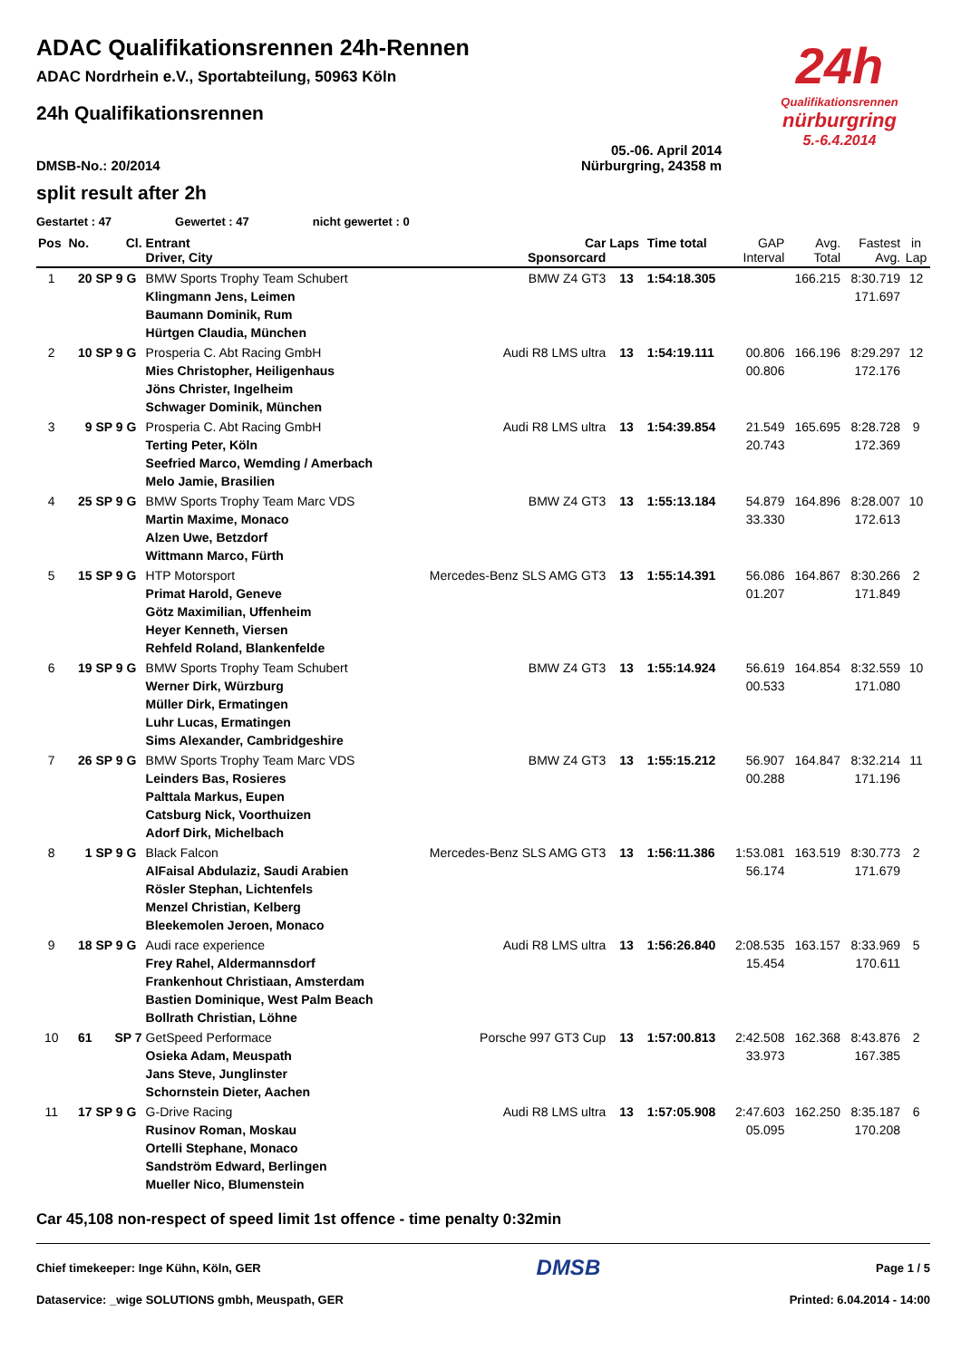24h
Qualifikationsrennen
nürburgring
5.-6.4.2014
ADAC Qualifikationsrennen 24h-Rennen
ADAC Nordrhein e.V., Sportabteilung, 50963 Köln
24h Qualifikationsrennen
05.-06. April 2014
DMSB-No.: 20/2014 Nürburgring, 24358 m
split result after 2h
Gestartet : 47 Gewertet : 47 nicht gewertet : 0
| Pos | No. | Cl. | Entrant Driver, City | Car Sponsorcard | Laps | Time total | GAP Interval | Avg. Total | Fastest Avg. | in Lap |
| --- | --- | --- | --- | --- | --- | --- | --- | --- | --- | --- |
| 1 | 20 | SP 9 G | BMW Sports Trophy Team Schubert Klingmann Jens, Leimen Baumann Dominik, Rum Hürtgen Claudia, München | BMW Z4 GT3 | 13 | 1:54:18.305 | | 166.215 | 8:30.719 171.697 | 12 |
| 2 | 10 | SP 9 G | Prosperia C. Abt Racing GmbH Mies Christopher, Heiligenhaus Jöns Christer, Ingelheim Schwager Dominik, München | Audi R8 LMS ultra | 13 | 1:54:19.111 | 00.806 00.806 | 166.196 | 8:29.297 172.176 | 12 |
| 3 | 9 | SP 9 G | Prosperia C. Abt Racing GmbH Terting Peter, Köln Seefried Marco, Wemding / Amerbach Melo Jamie, Brasilien | Audi R8 LMS ultra | 13 | 1:54:39.854 | 21.549 20.743 | 165.695 | 8:28.728 172.369 | 9 |
| 4 | 25 | SP 9 G | BMW Sports Trophy Team Marc VDS Martin Maxime, Monaco Alzen Uwe, Betzdorf Wittmann Marco, Fürth | BMW Z4 GT3 | 13 | 1:55:13.184 | 54.879 33.330 | 164.896 | 8:28.007 172.613 | 10 |
| 5 | 15 | SP 9 G | HTP Motorsport Primat Harold, Geneve Götz Maximilian, Uffenheim Heyer Kenneth, Viersen Rehfeld Roland, Blankenfelde | Mercedes-Benz SLS AMG GT3 | 13 | 1:55:14.391 | 56.086 01.207 | 164.867 | 8:30.266 171.849 | 2 |
| 6 | 19 | SP 9 G | BMW Sports Trophy Team Schubert Werner Dirk, Würzburg Müller Dirk, Ermatingen Luhr Lucas, Ermatingen Sims Alexander, Cambridgeshire | BMW Z4 GT3 | 13 | 1:55:14.924 | 56.619 00.533 | 164.854 | 8:32.559 171.080 | 10 |
| 7 | 26 | SP 9 G | BMW Sports Trophy Team Marc VDS Leinders Bas, Rosieres Palttala Markus, Eupen Catsburg Nick, Voorthuizen Adorf Dirk, Michelbach | BMW Z4 GT3 | 13 | 1:55:15.212 | 56.907 00.288 | 164.847 | 8:32.214 171.196 | 11 |
| 8 | 1 | SP 9 G | Black Falcon AlFaisal Abdulaziz, Saudi Arabien Rösler Stephan, Lichtenfels Menzel Christian, Kelberg Bleekemolen Jeroen, Monaco | Mercedes-Benz SLS AMG GT3 | 13 | 1:56:11.386 | 1:53.081 56.174 | 163.519 | 8:30.773 171.679 | 2 |
| 9 | 18 | SP 9 G | Audi race experience Frey Rahel, Aldermannsdorf Frankenhout Christiaan, Amsterdam Bastien Dominique, West Palm Beach Bollrath Christian, Löhne | Audi R8 LMS ultra | 13 | 1:56:26.840 | 2:08.535 15.454 | 163.157 | 8:33.969 170.611 | 5 |
| 10 | 61 | SP 7 | GetSpeed Performace Osieka Adam, Meuspath Jans Steve, Junglinster Schornstein Dieter, Aachen | Porsche 997 GT3 Cup | 13 | 1:57:00.813 | 2:42.508 33.973 | 162.368 | 8:43.876 167.385 | 2 |
| 11 | 17 | SP 9 G | G-Drive Racing Rusinov Roman, Moskau Ortelli Stephane, Monaco Sandström Edward, Berlingen Mueller Nico, Blumenstein | Audi R8 LMS ultra | 13 | 1:57:05.908 | 2:47.603 05.095 | 162.250 | 8:35.187 170.208 | 6 |
Car 45,108 non-respect of speed limit 1st offence - time penalty 0:32min
Chief timekeeper: Inge Kühn, Köln, GER DMSB Page 1 / 5
Dataservice: _wige SOLUTIONS gmbh, Meuspath, GER Printed: 6.04.2014 - 14:00